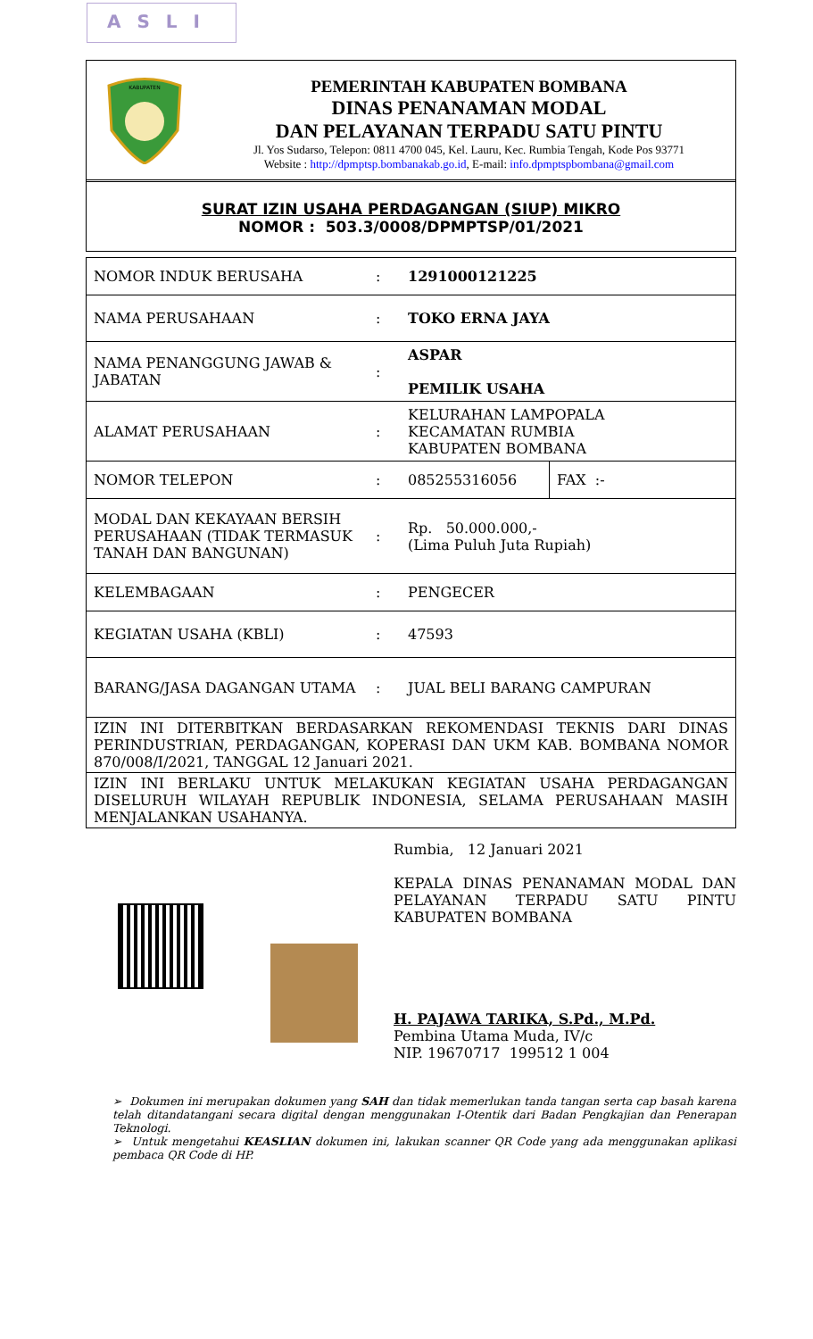ASLI
KABUPATEN
PEMERINTAH KABUPATEN BOMBANA
DINAS PENANAMAN MODAL
DAN PELAYANAN TERPADU SATU PINTU
Jl. Yos Sudarso, Telepon: 0811 4700 045, Kel. Lauru, Kec. Rumbia Tengah, Kode Pos 93771
Website : http://dpmptsp.bombanakab.go.id, E-mail: info.dpmptspbombana@gmail.com
SURAT IZIN USAHA PERDAGANGAN (SIUP) MIKRO
NOMOR : 503.3/0008/DPMPTSP/01/2021
| NOMOR INDUK BERUSAHA | : | 1291000121225 | |
| NAMA PERUSAHAAN | : | TOKO ERNA JAYA | |
| NAMA PENANGGUNG JAWAB & JABATAN | : | ASPAR PEMILIK USAHA | |
| ALAMAT PERUSAHAAN | : | KELURAHAN LAMPOPALA KECAMATAN RUMBIA KABUPATEN BOMBANA | |
| NOMOR TELEPON | : | 085255316056 | FAX :- |
| MODAL DAN KEKAYAAN BERSIH PERUSAHAAN (TIDAK TERMASUK TANAH DAN BANGUNAN) | : | Rp. 50.000.000,- (Lima Puluh Juta Rupiah) | |
| KELEMBAGAAN | : | PENGECER | |
| KEGIATAN USAHA (KBLI) | : | 47593 | |
| BARANG/JASA DAGANGAN UTAMA | : | JUAL BELI BARANG CAMPURAN | |
| IZIN INI DITERBITKAN BERDASARKAN REKOMENDASI TEKNIS DARI DINAS PERINDUSTRIAN, PERDAGANGAN, KOPERASI DAN UKM KAB. BOMBANA NOMOR 870/008/I/2021, TANGGAL 12 Januari 2021. | | | |
| IZIN INI BERLAKU UNTUK MELAKUKAN KEGIATAN USAHA PERDAGANGAN DISELURUH WILAYAH REPUBLIK INDONESIA, SELAMA PERUSAHAAN MASIH MENJALANKAN USAHANYA. | | | |
Rumbia, 12 Januari 2021
KEPALA DINAS PENANAMAN MODAL DAN PELAYANAN TERPADU SATU PINTU KABUPATEN BOMBANA
H. PAJAWA TARIKA, S.Pd., M.Pd.
Pembina Utama Muda, IV/c
NIP. 19670717 199512 1 004
➢ Dokumen ini merupakan dokumen yang SAH dan tidak memerlukan tanda tangan serta cap basah karena telah ditandatangani secara digital dengan menggunakan I-Otentik dari Badan Pengkajian dan Penerapan Teknologi.
➢ Untuk mengetahui KEASLIAN dokumen ini, lakukan scanner QR Code yang ada menggunakan aplikasi pembaca QR Code di HP.